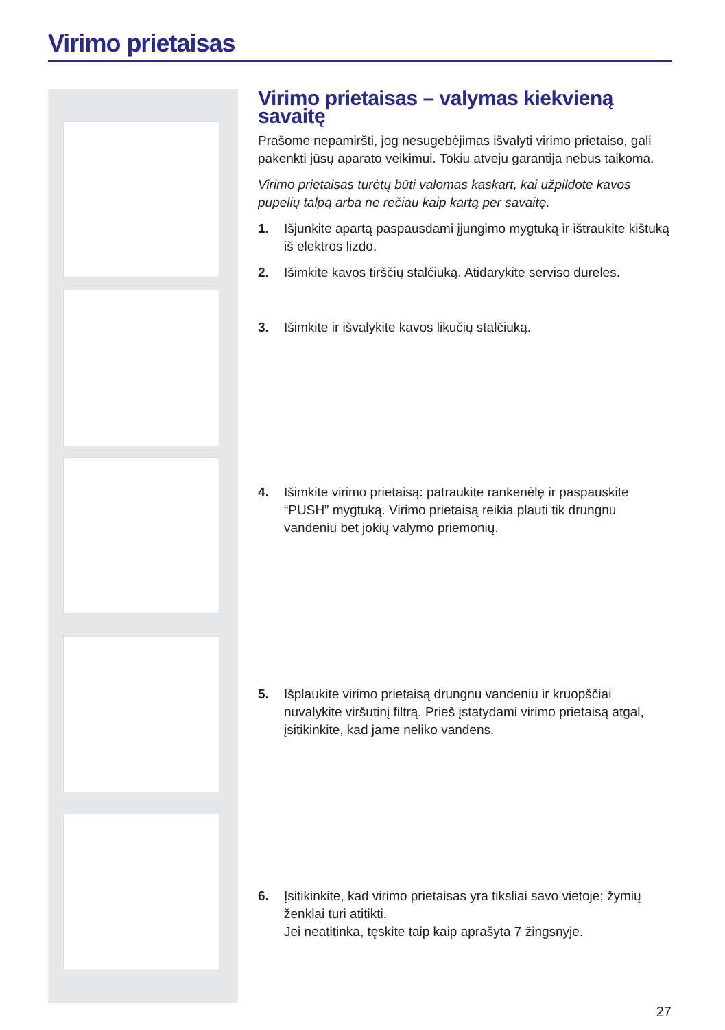Virimo prietaisas
Virimo prietaisas – valymas kiekvieną savaitę
Prašome nepamiršti, jog nesugebėjimas išvalyti virimo prietaiso, gali pakenkti jūsų aparato veikimui. Tokiu atveju garantija nebus taikoma.
Virimo prietaisas turėtų būti valomas kaskart, kai užpildote kavos pupelių talpą arba ne rečiau kaip kartą per savaitę.
1. Išjunkite apartą paspausdami įjungimo mygtuką ir ištraukite kištuką iš elektros lizdo.
2. Išimkite kavos tirščių stalčiuką. Atidarykite serviso dureles.
3. Išimkite ir išvalykite kavos likučių stalčiuką.
4. Išimkite virimo prietaisą: patraukite rankenėlę ir paspauskite “PUSH” mygtuką. Virimo prietaisą reikia plauti tik drungnu vandeniu bet jokių valymo priemonių.
5. Išplaukite virimo prietaisą drungnu vandeniu ir kruopščiai nuvalykite viršutinį filtrą. Prieš įstatydami virimo prietaisą atgal, įsitikinkite, kad jame neliko vandens.
6. Įsitikinkite, kad virimo prietaisas yra tiksliai savo vietoje; žymių ženklai turi atitikti.
Jei neatitinka, tęskite taip kaip aprašyta 7 žingsnyje.
27